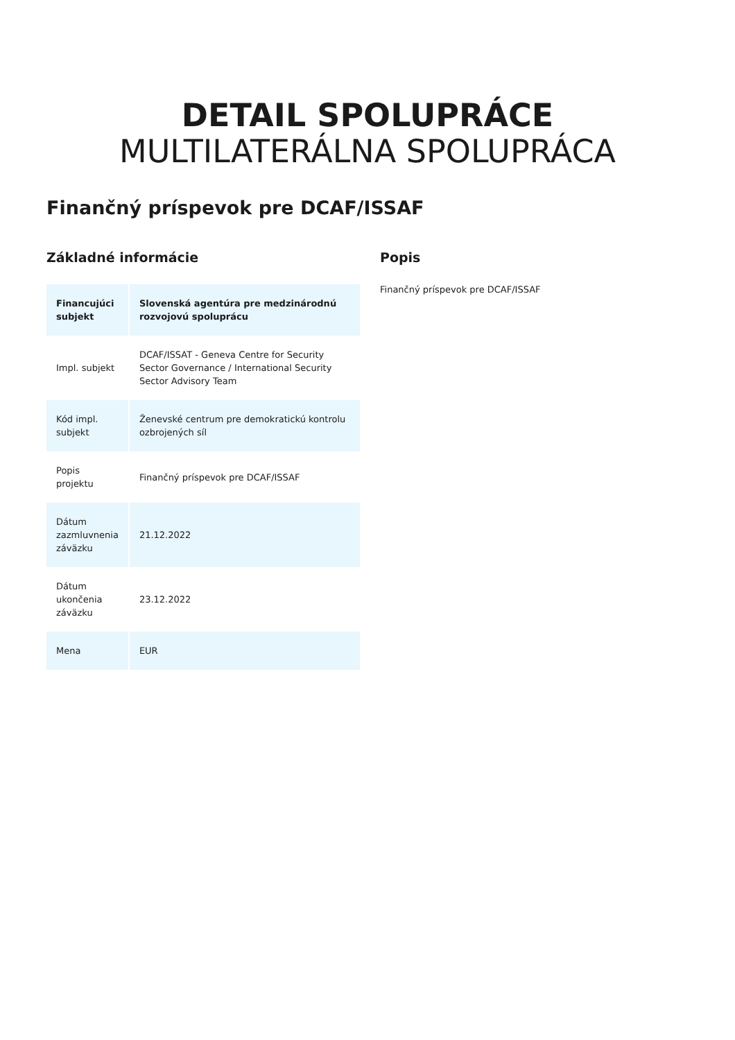DETAIL SPOLUPRÁCE
MULTILATERÁLNA SPOLUPRÁCA
Finančný príspevok pre DCAF/ISSAF
Základné informácie
| Financujúci subjekt | Slovenská agentúra pre medzinárodnú rozvojovú spoluprácu |
| Impl. subjekt | DCAF/ISSAT - Geneva Centre for Security Sector Governance / International Security Sector Advisory Team |
| Kód impl. subjekt | Ženevské centrum pre demokratickú kontrolu ozbrojených síl |
| Popis projektu | Finančný príspevok pre DCAF/ISSAF |
| Dátum zazmluvnenia záväzku | 21.12.2022 |
| Dátum ukončenia záväzku | 23.12.2022 |
| Mena | EUR |
Popis
Finančný príspevok pre DCAF/ISSAF